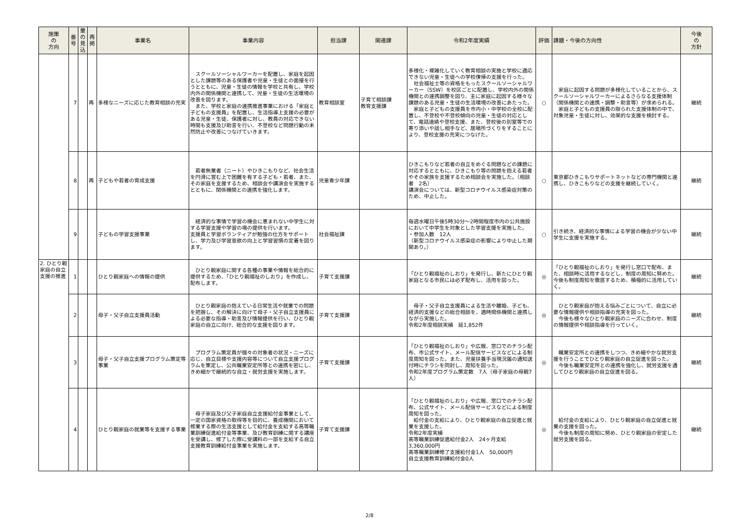| 施策 の 方向 | 番号 | 量の見込 | 再掲 | 事業名 | 事業内容 | 担当課 | 関連課 | 令和2年度実績 | 評価 | 課題・今後の方向性 | 今後 の 方針 |
| --- | --- | --- | --- | --- | --- | --- | --- | --- | --- | --- | --- |
| | 7 | | 再 | 多様なニーズに応じた教育相談の充実 | スクールソーシャルワーカーを配置し、家庭を起因とした課題等のある保護者や児童・生徒との面接を行うとともに、児童・生徒の情報を学校と共有し、学校内外の関係機関と連携して、児童・生徒の生活環境の改善を図ります。 また、学校と家庭の連携推進事業における「家庭と子どもの支援員」を配置し、生活指導上支援の必要がある児童・生徒、保護者に対し、教員の対応できない時間も支援及び助言を行い、不登校など問題行動の未然防止や改善につなげていきます。 | 教育相談室 | 子育て相談課 教育支援課 | 多様化・複雑化していく教育相談の実施と学校に適応できない児童・生徒への学校復帰の支援を行った。 社会福祉士等の資格をもったスクールソーシャルワーカー（SSW）を校区ごとに配置し、学校内外の関係機関との連携調整を図り、主に家庭に起因する様々な課題のある児童・生徒の生活環境の改善にあたった。 家庭と子どもの支援員を市内小・中学校の全校に配置し、不登校や不登校傾向の児童・生徒の対応として、電話連絡や登校支援、また、登校後の別室等での寄り添いや話し相手など、居場所づくりをすることにより、登校支援の充実につなげた。 | ○ | 家庭に起因する問題が多様化していることから、スクールソーシャルワーカーによるさらなる支援体制（関係機関との連携・調整・助言等）が求められる。 家庭と子どもの支援員の限られた支援体制の中で、対象児童・生徒に対し、効果的な支援を検討する。 | 継続 |
| | 8 | | 再 | 子どもや若者の育成支援 | 若者無業者（ニート）やひきこもりなど、社会生活を円滑に営む上で困難を有する子ども・若者、また、その家庭を支援するため、相談会や講演会を実施するとともに、関係機関との連携を強化します。 | 児童青少年課 | | ひきこもりなど若者の自立をめぐる問題などの課題に対応するとともに、ひきこもり等の問題を抱える若者やその家族を支援するため相談会を実施した。（相談者 2名） 講演会については、新型コロナウイルス感染症対策のため、中止した。 | ○ | 東京都ひきこもりサポートネットなどの専門機関と連携し、ひきこもりなどの支援を継続していく。 | 継続 |
| | 9 | | | 子どもの学習支援事業 | 経済的な事情で学習の機会に恵まれない中学生に対する学習支援や学習の場の提供を行います。 支援員と学習ボランティアが勉強の仕方をサポートし、学力及び学習意欲の向上と学習習慣の定着を図ります。 | 社会福祉課 | | 毎週水曜日午後5時30分～2時間程度市内の公共施設において中学生を対象とした学習支援を実施した。 ・参加人数 12人 （新型コロナウイルス感染症の影響により中止した期間あり。） | ○ | 引き続き、経済的な事情による学習の機会が少ない中学生に支援を実施する。 | 継続 |
| 2. ひとり親家庭の自立支援の推進 | 1 | | | ひとり親家庭への情報の提供 | ひとり親家庭に関する各種の事業や情報を総合的に提供するため、「ひとり親福祉のしおり」を作成し、配布します。 | 子育て支援課 | | 「ひとり親福祉のしおり」を発行し、新たにひとり親家庭となる市民には必ず配布し、活用を図った。 | ◎ | 「ひとり親福祉のしおり」を発行し窓口で配布、また、相談時に活用するなどし、制度の周知に努めた。今後も制度周知を徹底するため、積極的に活用していく。 | 継続 |
| | 2 | | | 母子・父子自立支援員活動 | ひとり親家庭の抱えている日常生活や就業での問題を把握し、その解決に向けて母子・父子自立支援員による必要な指導・助言及び情報提供を行い、ひとり親家庭の自立に向け、総合的な支援を図ります。 | 子育て支援課 | | 母子・父子自立支援員による生活や離婚、子ども、経済的支援などの総合相談を、適時関係機関と連携しながら実施した。 令和2年度相談実績 延1,852件 | ◎ | ひとり親家庭が抱える悩みごとについて、自立に必要な情報提供や相談指導の充実を図った。 今後も様々なひとり親家庭のニーズに合わせ、制度の情報提供や相談指導を行っていく。 | 継続 |
| | 3 | | | 母子・父子自立支援プログラム策定等事業 | プログラム策定員が個々の対象者の状況・ニーズに応じ、自立目標や支援内容等について自立支援プログラムを策定し、公共職業安定所等との連携を密にし、きめ細かで継続的な自立・就労支援を実施します。 | 子育て支援課 | | 「ひとり親福祉のしおり」や広報、窓口でのチラシ配布、市公式サイト、メール配信サービスなどによる制度周知を図った。また、児童扶養手当現況届の通知送付時にチラシを同封し、周知を図った。 令和2年度プログラム策定数 7人（母子家庭の母親7人） | ◎ | 職業安定所との連携をしつつ、きめ細やかな就労支援を行うことでひとり親家庭の自立促進を図った。 今後も職業安定所との連携を強化し、就労支援を通してひとり親家庭の自立促進を図る。 | 継続 |
| | 4 | | | ひとり親家庭の就業等を支援する事業 | 母子家庭及び父子家庭自立支援給付金事業として、一定の国家資格の取得等を目的に、養成機関において修業する際の生活支援として給付金を支給する高等職業訓練促進給付金等事業、及び教育訓練に関する講座を受講し、修了した際に受講料の一部を支給する自立支援教育訓練給付金事業を実施します。 | 子育て支援課 | | 「ひとり親福祉のしおり」や広報、窓口でのチラシ配布、公式サイト、メール配信サービスなどによる制度周知を図った。 給付金の支給により、ひとり親家庭の自立促進と就業を支援した。 令和2年度実績 高等職業訓練促進給付金2人 24ヶ月支給 3,360,000円 高等職業訓練修了支援給付金1人 50,000円 自立支援教育訓練給付金0人 | ◎ | 給付金の支給により、ひとり親家庭の自立促進と就業の支援を図った。 今後も制度の周知に努め、ひとり親家庭の安定した就労支援を図る。 | 継続 |
2/8